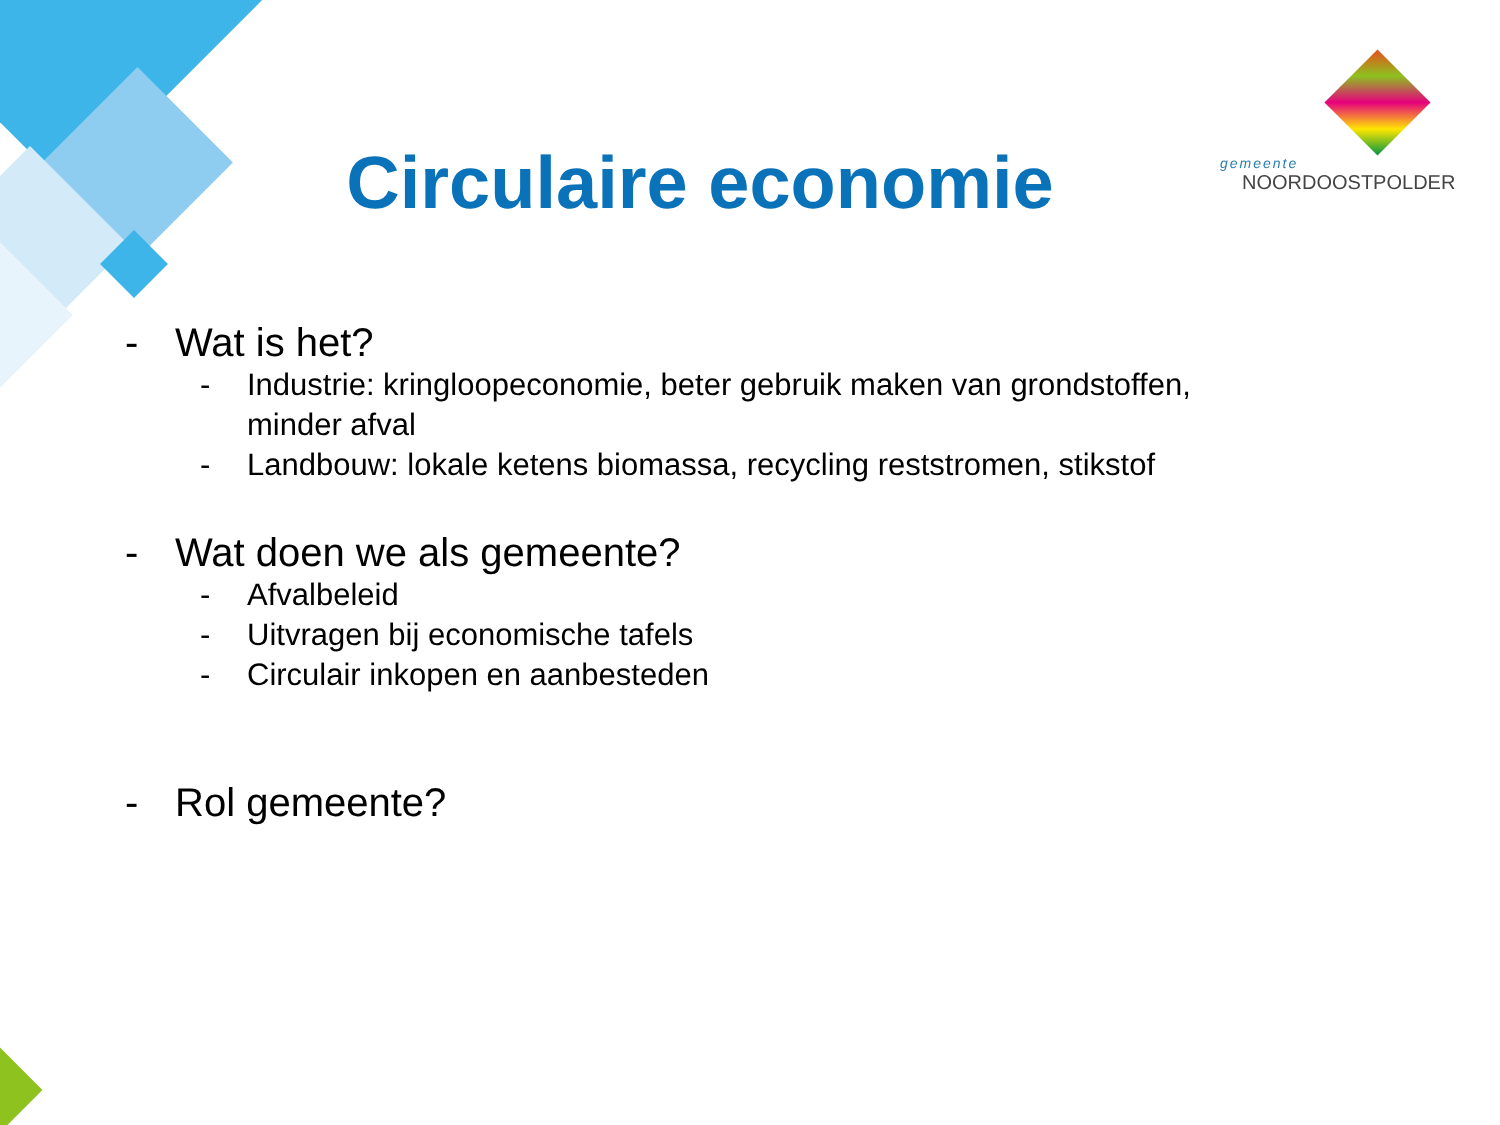Circulaire economie
gemeente
NOORDOOSTPOLDER
- Wat is het?
- Industrie: kringloopeconomie, beter gebruik maken van grondstoffen,
minder afval
- Landbouw: lokale ketens biomassa, recycling reststromen, stikstof
- Wat doen we als gemeente?
- Afvalbeleid
- Uitvragen bij economische tafels
- Circulair inkopen en aanbesteden
- Rol gemeente?